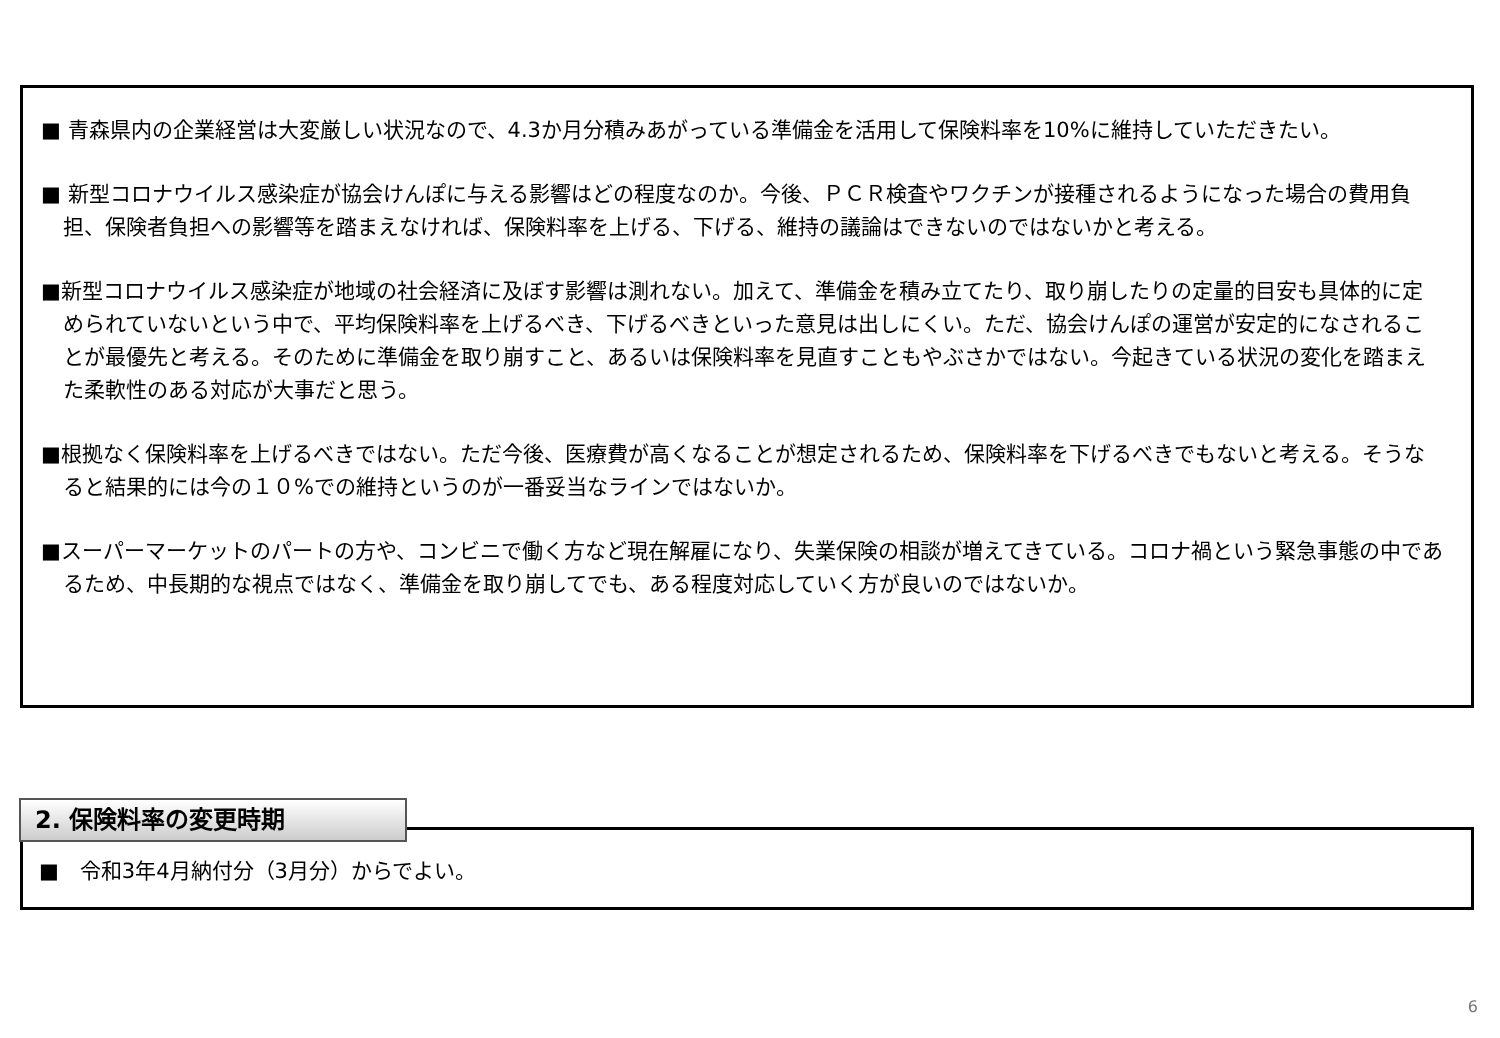■ 青森県内の企業経営は大変厳しい状況なので、4.3か月分積みあがっている準備金を活用して保険料率を10%に維持していただきたい。
■ 新型コロナウイルス感染症が協会けんぽに与える影響はどの程度なのか。今後、ＰＣＲ検査やワクチンが接種されるようになった場合の費用負担、保険者負担への影響等を踏まえなければ、保険料率を上げる、下げる、維持の議論はできないのではないかと考える。
■新型コロナウイルス感染症が地域の社会経済に及ぼす影響は測れない。加えて、準備金を積み立てたり、取り崩したりの定量的目安も具体的に定められていないという中で、平均保険料率を上げるべき、下げるべきといった意見は出しにくい。ただ、協会けんぽの運営が安定的になされることが最優先と考える。そのために準備金を取り崩すこと、あるいは保険料率を見直すこともやぶさかではない。今起きている状況の変化を踏まえた柔軟性のある対応が大事だと思う。
■根拠なく保険料率を上げるべきではない。ただ今後、医療費が高くなることが想定されるため、保険料率を下げるべきでもないと考える。そうなると結果的には今の１０%での維持というのが一番妥当なラインではないか。
■スーパーマーケットのパートの方や、コンビニで働く方など現在解雇になり、失業保険の相談が増えてきている。コロナ禍という緊急事態の中であるため、中長期的な視点ではなく、準備金を取り崩してでも、ある程度対応していく方が良いのではないか。
2. 保険料率の変更時期
■　令和3年4月納付分（3月分）からでよい。
6